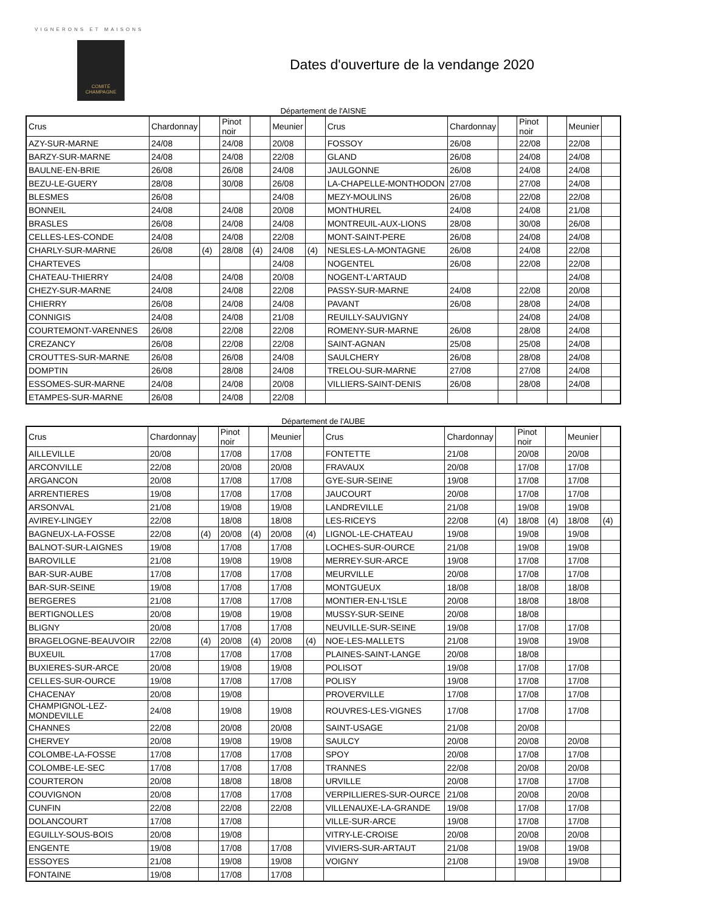VIGNERONS ET MAISONS
COMITÉ CHAMPAGNE
Dates d'ouverture de la vendange 2020
Département de l'AISNE
| Crus | Chardonnay | | Pinot noir | | Meunier | | Crus | Chardonnay | | Pinot noir | | Meunier | |
| --- | --- | --- | --- | --- | --- | --- | --- | --- | --- | --- | --- | --- | --- |
| AZY-SUR-MARNE | 24/08 | | 24/08 | | 20/08 | | FOSSOY | 26/08 | | 22/08 | | 22/08 | |
| BARZY-SUR-MARNE | 24/08 | | 24/08 | | 22/08 | | GLAND | 26/08 | | 24/08 | | 24/08 | |
| BAULNE-EN-BRIE | 26/08 | | 26/08 | | 24/08 | | JAULGONNE | 26/08 | | 24/08 | | 24/08 | |
| BEZU-LE-GUERY | 28/08 | | 30/08 | | 26/08 | | LA-CHAPELLE-MONTHODON | 27/08 | | 27/08 | | 24/08 | |
| BLESMES | 26/08 | | | | 24/08 | | MEZY-MOULINS | 26/08 | | 22/08 | | 22/08 | |
| BONNEIL | 24/08 | | 24/08 | | 20/08 | | MONTHUREL | 24/08 | | 24/08 | | 21/08 | |
| BRASLES | 26/08 | | 24/08 | | 24/08 | | MONTREUIL-AUX-LIONS | 28/08 | | 30/08 | | 26/08 | |
| CELLES-LES-CONDE | 24/08 | | 24/08 | | 22/08 | | MONT-SAINT-PERE | 26/08 | | 24/08 | | 24/08 | |
| CHARLY-SUR-MARNE | 26/08 | (4) | 28/08 | (4) | 24/08 | (4) | NESLES-LA-MONTAGNE | 26/08 | | 24/08 | | 22/08 | |
| CHARTEVES | | | | | 24/08 | | NOGENTEL | 26/08 | | 22/08 | | 22/08 | |
| CHATEAU-THIERRY | 24/08 | | 24/08 | | 20/08 | | NOGENT-L'ARTAUD | | | | | 24/08 | |
| CHEZY-SUR-MARNE | 24/08 | | 24/08 | | 22/08 | | PASSY-SUR-MARNE | 24/08 | | 22/08 | | 20/08 | |
| CHIERRY | 26/08 | | 24/08 | | 24/08 | | PAVANT | 26/08 | | 28/08 | | 24/08 | |
| CONNIGIS | 24/08 | | 24/08 | | 21/08 | | REUILLY-SAUVIGNY | | | 24/08 | | 24/08 | |
| COURTEMONT-VARENNES | 26/08 | | 22/08 | | 22/08 | | ROMENY-SUR-MARNE | 26/08 | | 28/08 | | 24/08 | |
| CREZANCY | 26/08 | | 22/08 | | 22/08 | | SAINT-AGNAN | 25/08 | | 25/08 | | 24/08 | |
| CROUTTES-SUR-MARNE | 26/08 | | 26/08 | | 24/08 | | SAULCHERY | 26/08 | | 28/08 | | 24/08 | |
| DOMPTIN | 26/08 | | 28/08 | | 24/08 | | TRELOU-SUR-MARNE | 27/08 | | 27/08 | | 24/08 | |
| ESSOMES-SUR-MARNE | 24/08 | | 24/08 | | 20/08 | | VILLIERS-SAINT-DENIS | 26/08 | | 28/08 | | 24/08 | |
| ETAMPES-SUR-MARNE | 26/08 | | 24/08 | | 22/08 | | | | | | | | |
Département de l'AUBE
| Crus | Chardonnay | | Pinot noir | | Meunier | | Crus | Chardonnay | | Pinot noir | | Meunier | |
| --- | --- | --- | --- | --- | --- | --- | --- | --- | --- | --- | --- | --- | --- |
| AILLEVILLE | 20/08 | | 17/08 | | 17/08 | | FONTETTE | 21/08 | | 20/08 | | 20/08 | |
| ARCONVILLE | 22/08 | | 20/08 | | 20/08 | | FRAVAUX | 20/08 | | 17/08 | | 17/08 | |
| ARGANCON | 20/08 | | 17/08 | | 17/08 | | GYE-SUR-SEINE | 19/08 | | 17/08 | | 17/08 | |
| ARRENTIERES | 19/08 | | 17/08 | | 17/08 | | JAUCOURT | 20/08 | | 17/08 | | 17/08 | |
| ARSONVAL | 21/08 | | 19/08 | | 19/08 | | LANDREVILLE | 21/08 | | 19/08 | | 19/08 | |
| AVIREY-LINGEY | 22/08 | | 18/08 | | 18/08 | | LES-RICEYS | 22/08 | (4) | 18/08 | (4) | 18/08 | (4) |
| BAGNEUX-LA-FOSSE | 22/08 | (4) | 20/08 | (4) | 20/08 | (4) | LIGNOL-LE-CHATEAU | 19/08 | | 19/08 | | 19/08 | |
| BALNOT-SUR-LAIGNES | 19/08 | | 17/08 | | 17/08 | | LOCHES-SUR-OURCE | 21/08 | | 19/08 | | 19/08 | |
| BAROVILLE | 21/08 | | 19/08 | | 19/08 | | MERREY-SUR-ARCE | 19/08 | | 17/08 | | 17/08 | |
| BAR-SUR-AUBE | 17/08 | | 17/08 | | 17/08 | | MEURVILLE | 20/08 | | 17/08 | | 17/08 | |
| BAR-SUR-SEINE | 19/08 | | 17/08 | | 17/08 | | MONTGUEUX | 18/08 | | 18/08 | | 18/08 | |
| BERGERES | 21/08 | | 17/08 | | 17/08 | | MONTIER-EN-L'ISLE | 20/08 | | 18/08 | | 18/08 | |
| BERTIGNOLLES | 20/08 | | 19/08 | | 19/08 | | MUSSY-SUR-SEINE | 20/08 | | 18/08 | | | |
| BLIGNY | 20/08 | | 17/08 | | 17/08 | | NEUVILLE-SUR-SEINE | 19/08 | | 17/08 | | 17/08 | |
| BRAGELOGNE-BEAUVOIR | 22/08 | (4) | 20/08 | (4) | 20/08 | (4) | NOE-LES-MALLETS | 21/08 | | 19/08 | | 19/08 | |
| BUXEUIL | 17/08 | | 17/08 | | 17/08 | | PLAINES-SAINT-LANGE | 20/08 | | 18/08 | | | |
| BUXIERES-SUR-ARCE | 20/08 | | 19/08 | | 19/08 | | POLISOT | 19/08 | | 17/08 | | 17/08 | |
| CELLES-SUR-OURCE | 19/08 | | 17/08 | | 17/08 | | POLISY | 19/08 | | 17/08 | | 17/08 | |
| CHACENAY | 20/08 | | 19/08 | | | | PROVERVILLE | 17/08 | | 17/08 | | 17/08 | |
| CHAMPIGNOL-LEZ-MONDEVILLE | 24/08 | | 19/08 | | 19/08 | | ROUVRES-LES-VIGNES | 17/08 | | 17/08 | | 17/08 | |
| CHANNES | 22/08 | | 20/08 | | 20/08 | | SAINT-USAGE | 21/08 | | 20/08 | | | |
| CHERVEY | 20/08 | | 19/08 | | 19/08 | | SAULCY | 20/08 | | 20/08 | | 20/08 | |
| COLOMBE-LA-FOSSE | 17/08 | | 17/08 | | 17/08 | | SPOY | 20/08 | | 17/08 | | 17/08 | |
| COLOMBE-LE-SEC | 17/08 | | 17/08 | | 17/08 | | TRANNES | 22/08 | | 20/08 | | 20/08 | |
| COURTERON | 20/08 | | 18/08 | | 18/08 | | URVILLE | 20/08 | | 17/08 | | 17/08 | |
| COUVIGNON | 20/08 | | 17/08 | | 17/08 | | VERPILLIERES-SUR-OURCE | 21/08 | | 20/08 | | 20/08 | |
| CUNFIN | 22/08 | | 22/08 | | 22/08 | | VILLENAUXE-LA-GRANDE | 19/08 | | 17/08 | | 17/08 | |
| DOLANCOURT | 17/08 | | 17/08 | | | | VILLE-SUR-ARCE | 19/08 | | 17/08 | | 17/08 | |
| EGUILLY-SOUS-BOIS | 20/08 | | 19/08 | | | | VITRY-LE-CROISE | 20/08 | | 20/08 | | 20/08 | |
| ENGENTE | 19/08 | | 17/08 | | 17/08 | | VIVIERS-SUR-ARTAUT | 21/08 | | 19/08 | | 19/08 | |
| ESSOYES | 21/08 | | 19/08 | | 19/08 | | VOIGNY | 21/08 | | 19/08 | | 19/08 | |
| FONTAINE | 19/08 | | 17/08 | | 17/08 | | | | | | | | |